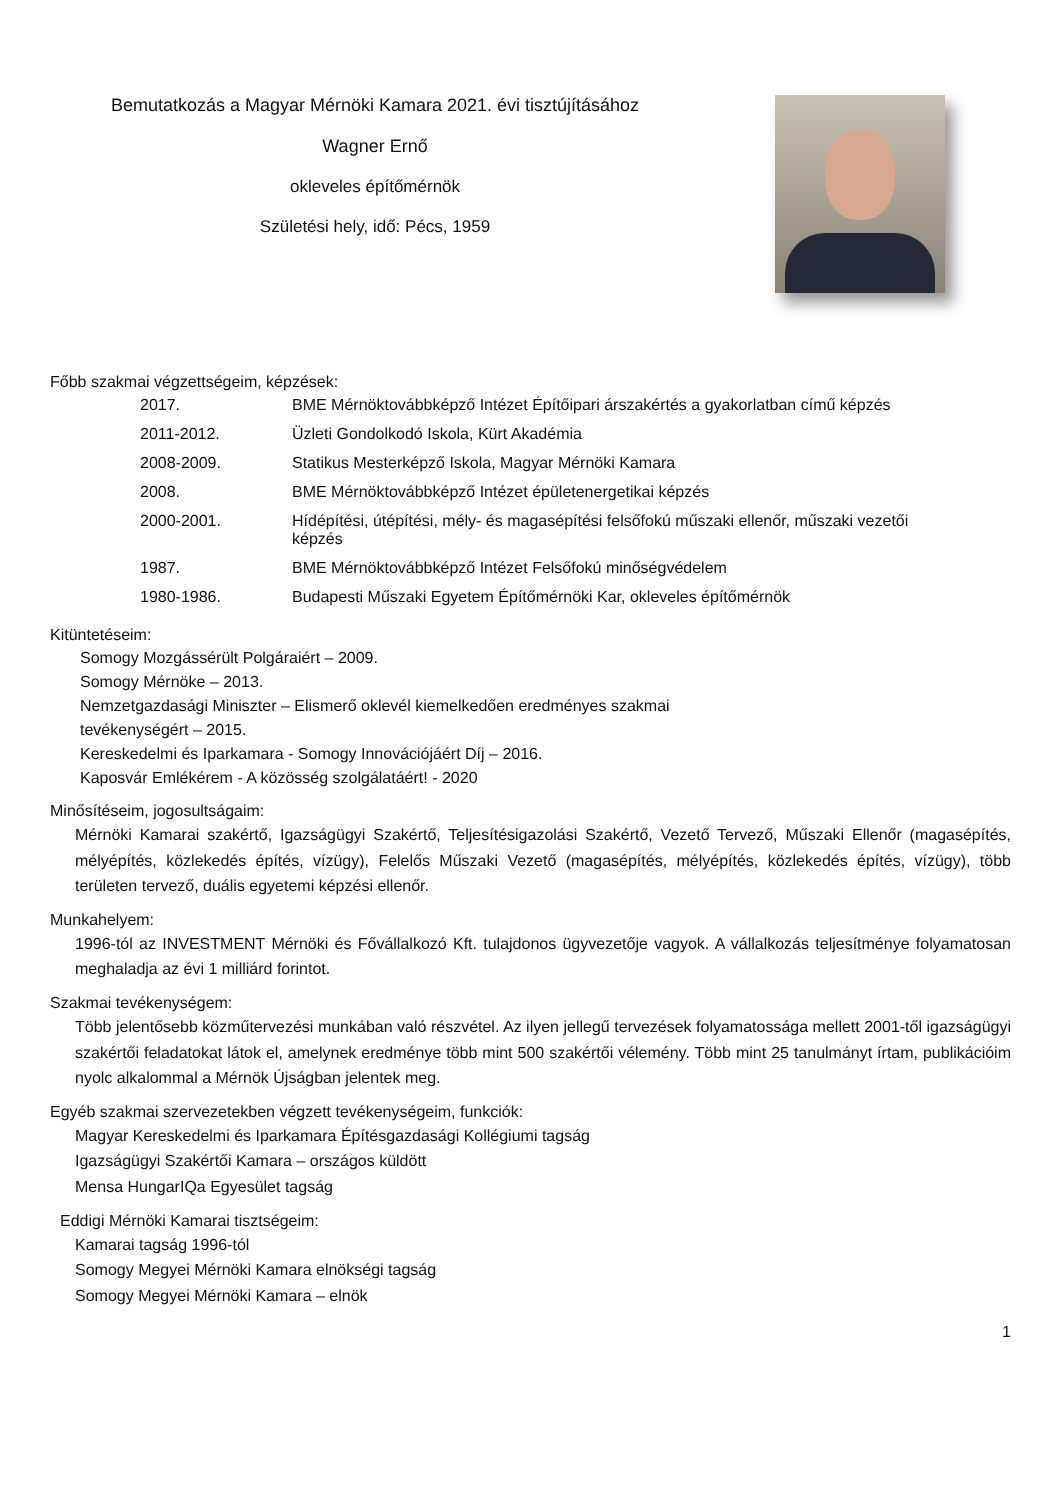Bemutatkozás a Magyar Mérnöki Kamara 2021. évi tisztújításához
Wagner Ernő
okleveles építőmérnök
Születési hely, idő: Pécs, 1959
Főbb szakmai végzettségeim, képzések:
| 2017. | BME Mérnöktovábbképző Intézet Építőipari árszakértés a gyakorlatban című képzés |
| 2011-2012. | Üzleti Gondolkodó Iskola, Kürt Akadémia |
| 2008-2009. | Statikus Mesterképző Iskola, Magyar Mérnöki Kamara |
| 2008. | BME Mérnöktovábbképző Intézet épületenergetikai képzés |
| 2000-2001. | Hídépítési, útépítési, mély- és magasépítési felsőfokú műszaki ellenőr, műszaki vezetői képzés |
| 1987. | BME Mérnöktovábbképző Intézet Felsőfokú minőségvédelem |
| 1980-1986. | Budapesti Műszaki Egyetem Építőmérnöki Kar, okleveles építőmérnök |
Kitüntetéseim:
Somogy Mozgássérült Polgáraiért – 2009.
Somogy Mérnöke – 2013.
Nemzetgazdasági Miniszter – Elismerő oklevél kiemelkedően eredményes szakmai
tevékenységért – 2015.
Kereskedelmi és Iparkamara - Somogy Innovációjáért Díj – 2016.
Kaposvár Emlékérem - A közösség szolgálatáért! - 2020
Minősítéseim, jogosultságaim:
Mérnöki Kamarai szakértő, Igazságügyi Szakértő, Teljesítésigazolási Szakértő, Vezető Tervező, Műszaki Ellenőr (magasépítés, mélyépítés, közlekedés építés, vízügy), Felelős Műszaki Vezető (magasépítés, mélyépítés, közlekedés építés, vízügy), több területen tervező, duális egyetemi képzési ellenőr.
Munkahelyem:
1996-tól az INVESTMENT Mérnöki és Fővállalkozó Kft. tulajdonos ügyvezetője vagyok. A vállalkozás teljesítménye folyamatosan meghaladja az évi 1 milliárd forintot.
Szakmai tevékenységem:
Több jelentősebb közműtervezési munkában való részvétel. Az ilyen jellegű tervezések folyamatossága mellett 2001-től igazságügyi szakértői feladatokat látok el, amelynek eredménye több mint 500 szakértői vélemény. Több mint 25 tanulmányt írtam, publikációim nyolc alkalommal a Mérnök Újságban jelentek meg.
Egyéb szakmai szervezetekben végzett tevékenységeim, funkciók:
Magyar Kereskedelmi és Iparkamara Építésgazdasági Kollégiumi tagság
Igazságügyi Szakértői Kamara – országos küldött
Mensa HungarIQa Egyesület tagság
Eddigi Mérnöki Kamarai tisztségeim:
Kamarai tagság 1996-tól
Somogy Megyei Mérnöki Kamara elnökségi tagság
Somogy Megyei Mérnöki Kamara – elnök
1